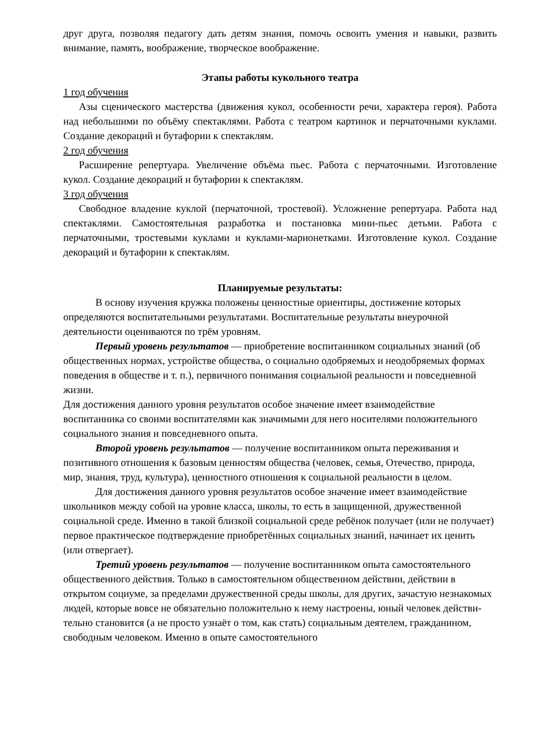друг друга, позволяя педагогу дать детям знания, помочь освоить умения и навыки, развить внимание, память, воображение, творческое воображение.
Этапы работы кукольного театра
1 год обучения
Азы сценического мастерства (движения кукол, особенности речи, характера героя). Работа над небольшими по объёму спектаклями. Работа с театром картинок и перчаточными куклами. Создание декораций и бутафории к спектаклям.
2 год обучения
Расширение репертуара. Увеличение объёма пьес. Работа с перчаточными. Изготовление кукол. Создание декораций и бутафории к спектаклям.
3 год обучения
Свободное владение куклой (перчаточной, тростевой). Усложнение репертуара. Работа над спектаклями. Самостоятельная разработка и постановка мини-пьес детьми. Работа с перчаточными, тростевыми куклами и куклами-марионетками. Изготовление кукол. Создание декораций и бутафории к спектаклям.
Планируемые результаты:
В основу изучения кружка положены ценностные ориентиры, достижение которых определяются воспитательными результатами. Воспитательные результаты внеурочной деятельности оцениваются по трём уровням.
Первый уровень результатов — приобретение воспитанником социальных знаний (об общественных нормах, устройстве общества, о социально одобряемых и неодобряемых формах поведения в обществе и т. п.), первичного понимания социальной реальности и повседневной жизни.
Для достижения данного уровня результатов особое значение имеет взаимодействие воспитанника со своими воспитателями как значимыми для него носителями положительного социального знания и повседневного опыта.
Второй уровень результатов — получение воспитанником опыта переживания и позитивного отношения к базовым ценностям общества (человек, семья, Отечество, природа, мир, знания, труд, культура), ценностного отношения к социальной реальности в целом.
Для достижения данного уровня результатов особое значение имеет взаимодействие школьников между собой на уровне класса, школы, то есть в защищенной, дружественной социальной среде. Именно в такой близкой социальной среде ребёнок получает (или не получает) первое практическое подтверждение приобретённых социальных знаний, начинает их ценить (или отвергает).
Третий уровень результатов — получение воспитанником опыта самостоятельного общественного действия. Только в самостоятельном общественном действии, действии в открытом социуме, за пределами дружественной среды школы, для других, зачастую незнакомых людей, которые вовсе не обязательно положительно к нему настроены, юный человек действи-тельно становится (а не просто узнаёт о том, как стать) социальным деятелем, гражданином, свободным человеком. Именно в опыте самостоятельного